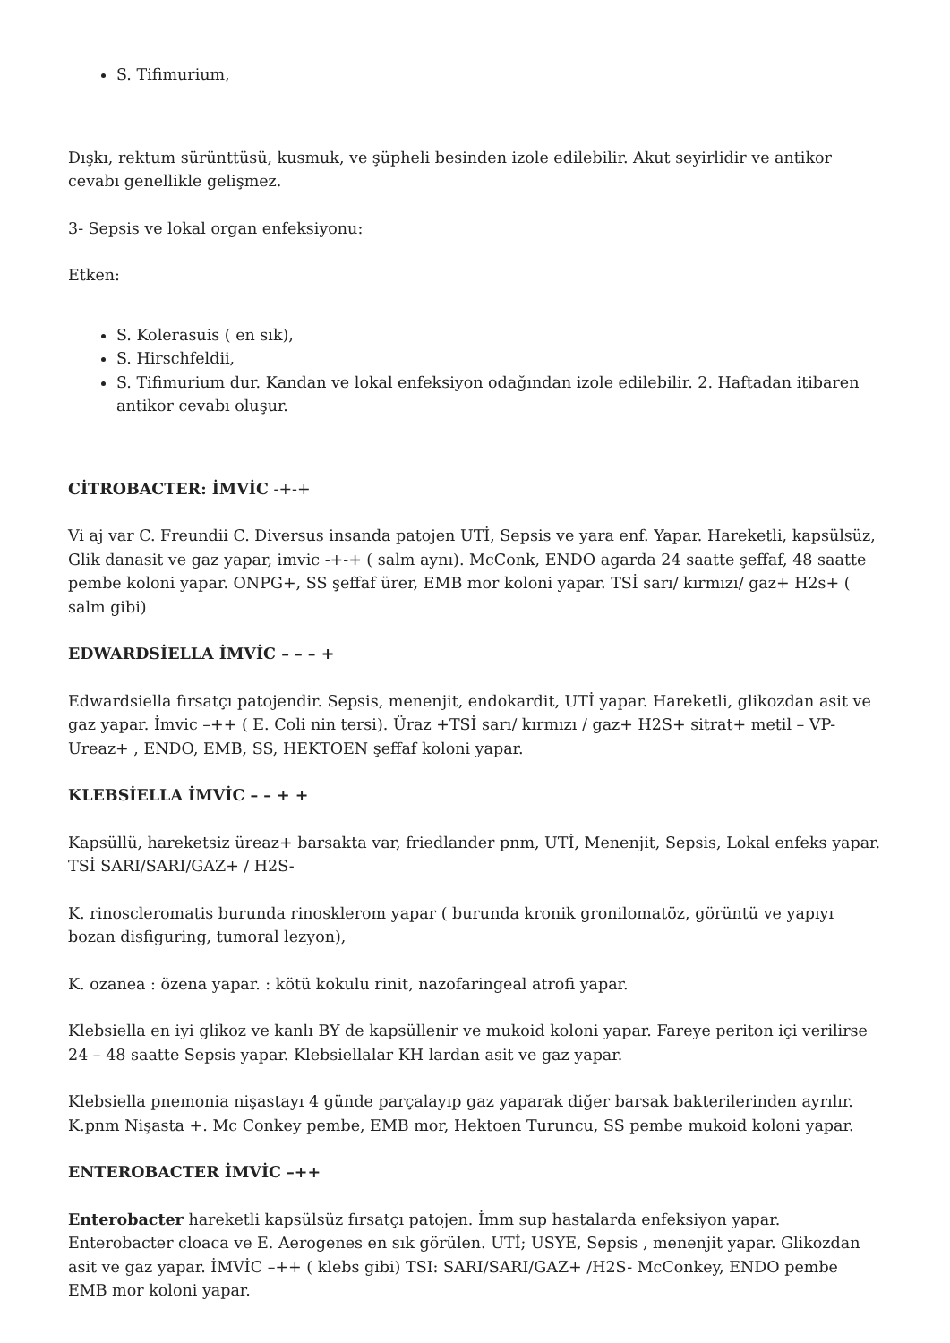S. Tifimurium,
Dışkı, rektum sürünttüsü, kusmuk, ve şüpheli besinden izole edilebilir. Akut seyirlidir ve antikor cevabı genellikle gelişmez.
3- Sepsis ve lokal organ enfeksiyonu:
Etken:
S. Kolerasuis ( en sık),
S. Hirschfeldii,
S. Tifimurium dur. Kandan ve lokal enfeksiyon odağından izole edilebilir. 2. Haftadan itibaren antikor cevabı oluşur.
CİTROBACTER: İMVİC -+-+
Vi aj var C. Freundii C. Diversus insanda patojen UTİ, Sepsis ve yara enf. Yapar. Hareketli, kapsülsüz, Glik danasit ve gaz yapar, imvic -+-+ ( salm aynı). McConk, ENDO agarda 24 saatte şeffaf, 48 saatte pembe koloni yapar. ONPG+, SS şeffaf ürer, EMB mor koloni yapar. TSİ sarı/ kırmızı/ gaz+ H2s+ ( salm gibi)
EDWARDSİELLA İMVİC – – – +
Edwardsiella fırsatçı patojendir. Sepsis, menenjit, endokardit, UTİ yapar. Hareketli, glikozdan asit ve gaz yapar. İmvic –++ ( E. Coli nin tersi). Üraz +TSİ sarı/ kırmızı / gaz+ H2S+ sitrat+ metil – VP- Ureaz+ , ENDO, EMB, SS, HEKTOEN şeffaf koloni yapar.
KLEBSİELLA İMVİC – – + +
Kapsüllü, hareketsiz üreaz+ barsakta var, friedlander pnm, UTİ, Menenjit, Sepsis, Lokal enfeks yapar. TSİ SARI/SARI/GAZ+ / H2S-
K. rinoscleromatis burunda rinosklerom yapar ( burunda kronik gronilomatöz, görüntü ve yapıyı bozan disfiguring, tumoral lezyon),
K. ozanea : özena yapar. : kötü kokulu rinit, nazofaringeal atrofi yapar.
Klebsiella en iyi glikoz ve kanlı BY de kapsüllenir ve mukoid koloni yapar. Fareye periton içi verilirse 24 – 48 saatte Sepsis yapar. Klebsiellalar KH lardan asit ve gaz yapar.
Klebsiella pnemonia nişastayı 4 günde parçalayıp gaz yaparak diğer barsak bakterilerinden ayrılır. K.pnm Nişasta +. Mc Conkey pembe, EMB mor, Hektoen Turuncu, SS pembe mukoid koloni yapar.
ENTEROBACTER İMVİC –++
Enterobacter hareketli kapsülsüz fırsatçı patojen. İmm sup hastalarda enfeksiyon yapar. Enterobacter cloaca ve E. Aerogenes en sık görülen. UTİ; USYE, Sepsis , menenjit yapar. Glikozdan asit ve gaz yapar. İMVİC –++ ( klebs gibi) TSI: SARI/SARI/GAZ+ /H2S- McConkey, ENDO pembe EMB mor koloni yapar.